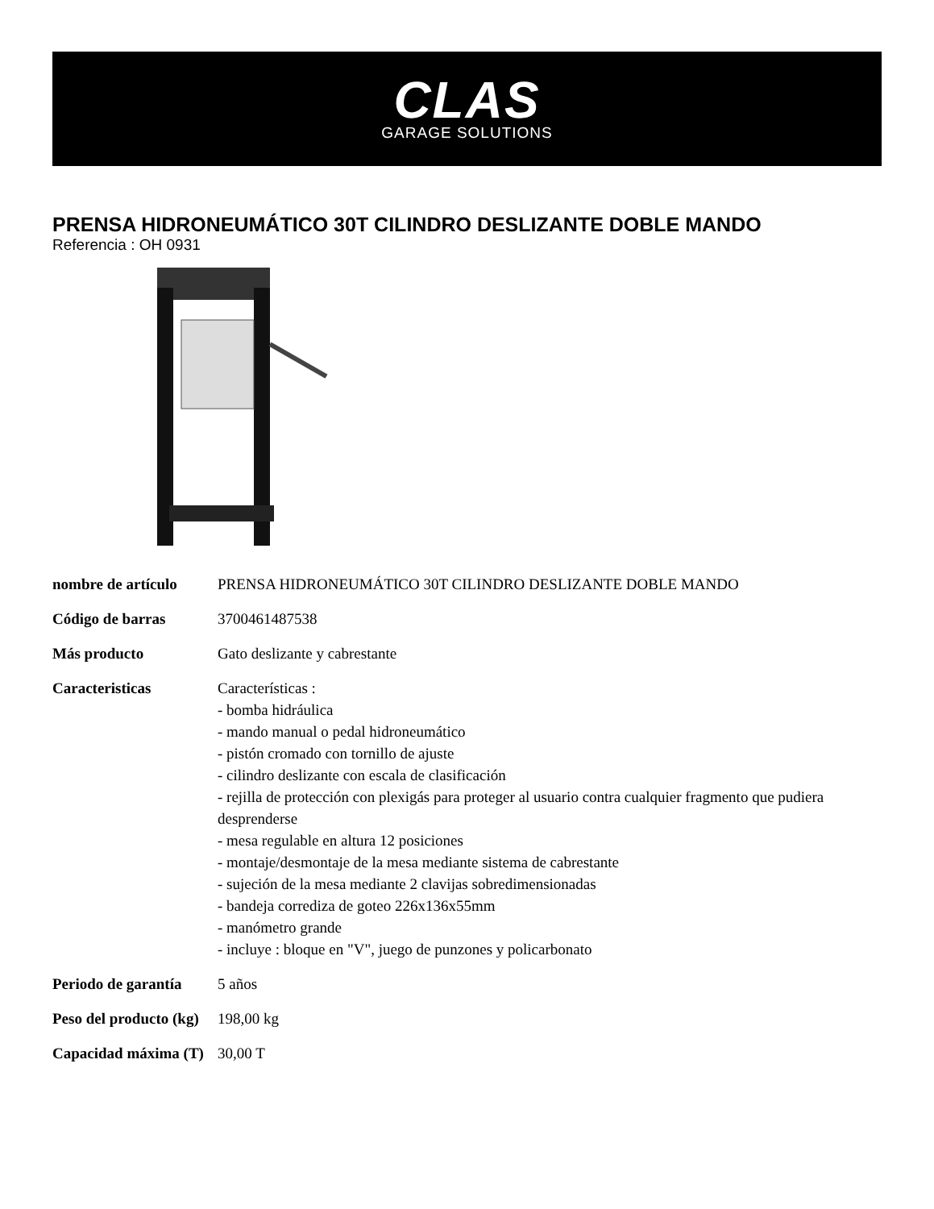CLAS
GARAGE SOLUTIONS
PRENSA HIDRONEUMÁTICO 30T CILINDRO DESLIZANTE DOBLE MANDO
Referencia : OH 0931
| nombre de artículo | PRENSA HIDRONEUMÁTICO 30T CILINDRO DESLIZANTE DOBLE MANDO |
| Código de barras | 3700461487538 |
| Más producto | Gato deslizante y cabrestante |
| Caracteristicas | Características : - bomba hidráulica - mando manual o pedal hidroneumático - pistón cromado con tornillo de ajuste - cilindro deslizante con escala de clasificación - rejilla de protección con plexigás para proteger al usuario contra cualquier fragmento que pudiera desprenderse - mesa regulable en altura 12 posiciones - montaje/desmontaje de la mesa mediante sistema de cabrestante - sujeción de la mesa mediante 2 clavijas sobredimensionadas - bandeja corrediza de goteo 226x136x55mm - manómetro grande - incluye : bloque en "V", juego de punzones y policarbonato |
| Periodo de garantía | 5 años |
| Peso del producto (kg) | 198,00 kg |
| Capacidad máxima (T) | 30,00 T |